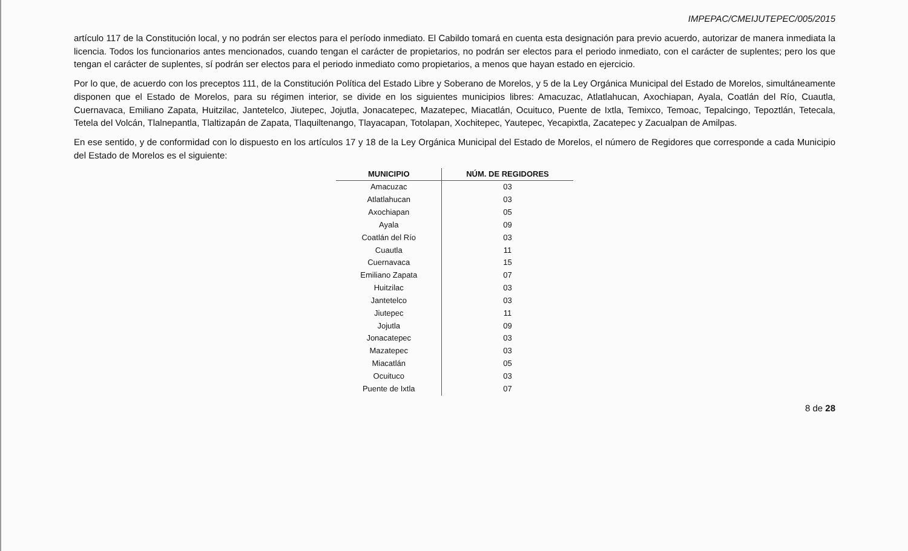IMPEPAC/CMEIJUTEPEC/005/2015
artículo 117 de la Constitución local, y no podrán ser electos para el período inmediato. El Cabildo tomará en cuenta esta designación para previo acuerdo, autorizar de manera inmediata la licencia. Todos los funcionarios antes mencionados, cuando tengan el carácter de propietarios, no podrán ser electos para el periodo inmediato, con el carácter de suplentes; pero los que tengan el carácter de suplentes, sí podrán ser electos para el periodo inmediato como propietarios, a menos que hayan estado en ejercicio.
Por lo que, de acuerdo con los preceptos 111, de la Constitución Política del Estado Libre y Soberano de Morelos, y 5 de la Ley Orgánica Municipal del Estado de Morelos, simultáneamente disponen que el Estado de Morelos, para su régimen interior, se divide en los siguientes municipios libres: Amacuzac, Atlatlahucan, Axochiapan, Ayala, Coatlán del Río, Cuautla, Cuernavaca, Emiliano Zapata, Huitzilac, Jantetelco, Jiutepec, Jojutla, Jonacatepec, Mazatepec, Miacatlán, Ocuituco, Puente de Ixtla, Temixco, Temoac, Tepalcingo, Tepoztlán, Tetecala, Tetela del Volcán, Tlalnepantla, Tlaltizapán de Zapata, Tlaquiltenango, Tlayacapan, Totolapan, Xochitepec, Yautepec, Yecapixtla, Zacatepec y Zacualpan de Amilpas.
En ese sentido, y de conformidad con lo dispuesto en los artículos 17 y 18 de la Ley Orgánica Municipal del Estado de Morelos, el número de Regidores que corresponde a cada Municipio del Estado de Morelos es el siguiente:
| MUNICIPIO | NÚM. DE REGIDORES |
| --- | --- |
| Amacuzac | 03 |
| Atlatlahucan | 03 |
| Axochiapan | 05 |
| Ayala | 09 |
| Coatlán del Río | 03 |
| Cuautla | 11 |
| Cuernavaca | 15 |
| Emiliano Zapata | 07 |
| Huitzilac | 03 |
| Jantetelco | 03 |
| Jiutepec | 11 |
| Jojutla | 09 |
| Jonacatepec | 03 |
| Mazatepec | 03 |
| Miacatlán | 05 |
| Ocuituco | 03 |
| Puente de Ixtla | 07 |
8 de 28